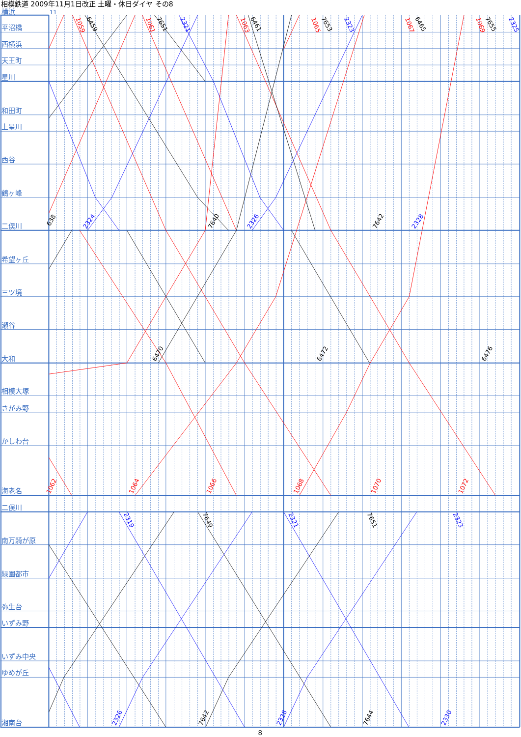相模鉄道 2009年11月1日改正 土曜・休日ダイヤ その8
横浜
11
平沼橋
西横浜
天王町
星川
和田町
上星川
西谷
鶴ヶ峰
二俣川
希望ヶ丘
三ツ境
瀬谷
大和
相模大塚
さがみ野
かしわ台
海老名
二俣川
南万騎が原
緑園都市
弥生台
いずみ野
いずみ中央
ゆめが丘
湘南台
1059
6459
1061
7651
2321
1063
6461
1065
7653
2323
1067
6465
1069
7655
2325
638
2324
7640
2326
7642
2328
6470
6472
6476
1062
1064
1066
1068
1070
1072
2319
7649
2321
7651
2323
2326
7642
2328
7644
2330
8